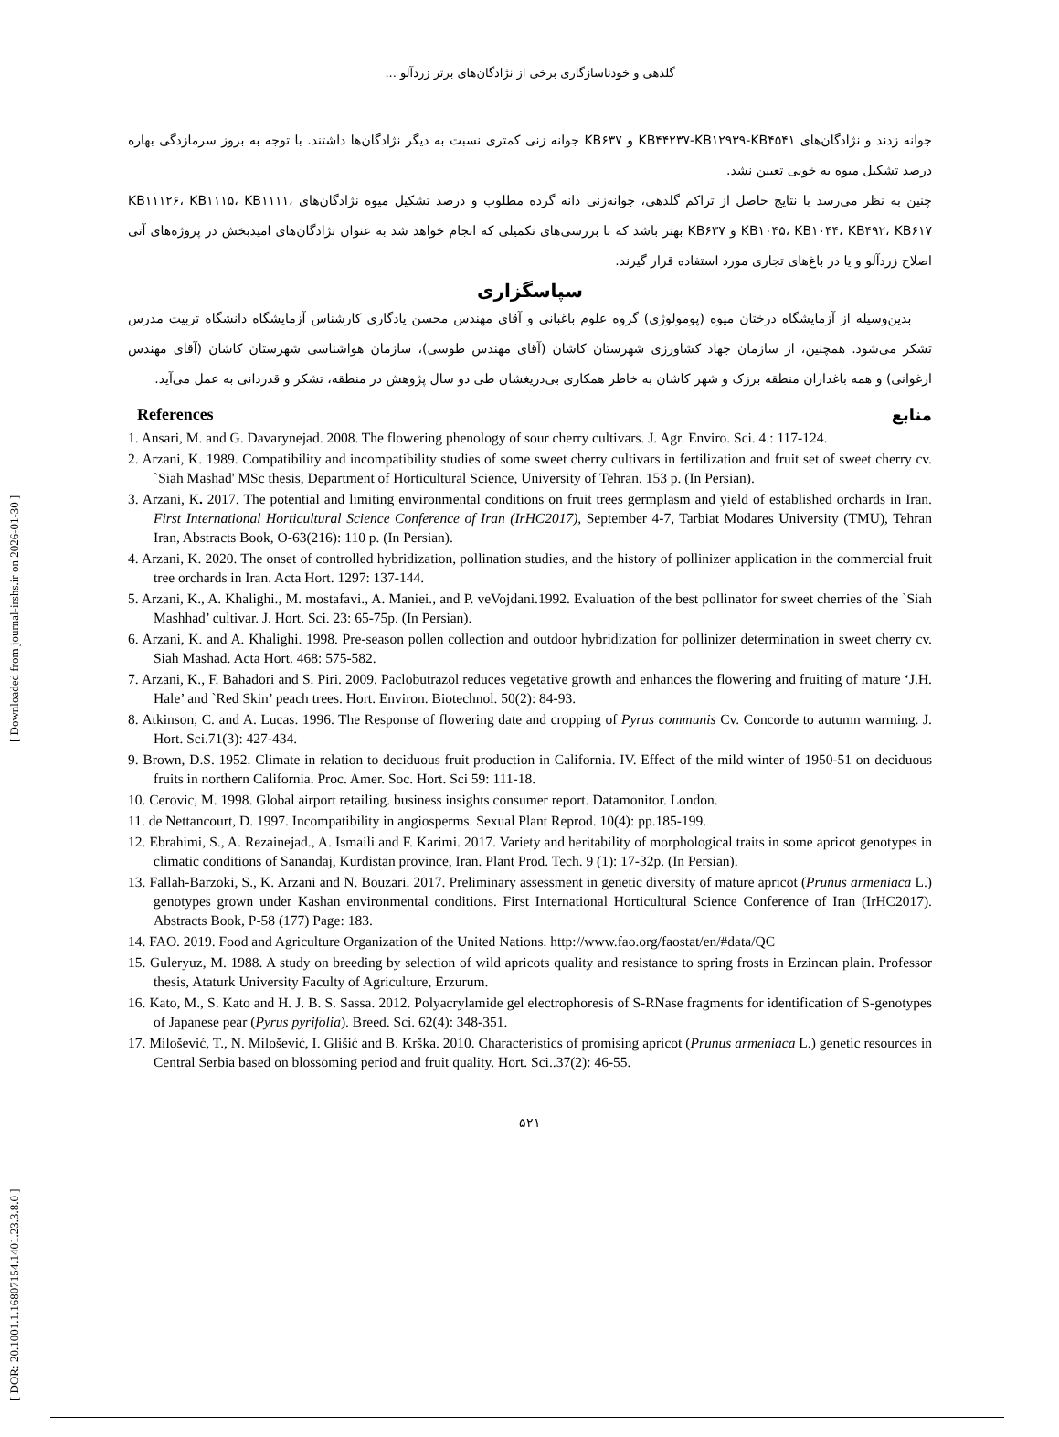[ Downloaded from journal-irshs.ir on 2026-01-30 ]
[ DOR: 20.1001.1.16807154.1401.23.3.8.0 ]
گلدهی و خودناسازگاری برخی از نژادگان‌های برتر زردآلو ...
جوانه زدند و نژادگان‌های KB۴۴۲۳۷-KB۱۲۹۳۹-KB۴۵۴۱ و KB۶۳۷ جوانه زنی کمتری نسبت به دیگر نژادگان‌ها داشتند. با توجه به بروز سرمازدگی بهاره درصد تشکیل میوه به خوبی تعیین نشد.
چنین به نظر می‌رسد با نتایج حاصل از تراکم گلدهی، جوانه‌زنی دانه گرده مطلوب و درصد تشکیل میوه نژادگان‌های KB۱۱۱۲۶، KB۱۱۱۵، KB۱۱۱۱، KB۱۰۴۵، KB۱۰۴۴، KB۴۹۲، KB۶۱۷ و KB۶۳۷ بهتر باشد که با بررسی‌های تکمیلی که انجام خواهد شد به عنوان نژادگان‌های امیدبخش در پروژه‌های آتی اصلاح زردآلو و یا در باغ‌های تجاری مورد استفاده قرار گیرند.
سپاسگزاری
بدین‌وسیله از آزمایشگاه درختان میوه (پومولوژی) گروه علوم باغبانی و آقای مهندس محسن یادگاری کارشناس آزمایشگاه دانشگاه تربیت مدرس تشکر می‌شود. همچنین، از سازمان جهاد کشاورزی شهرستان کاشان (آقای مهندس طوسی)، سازمان هواشناسی شهرستان کاشان (آقای مهندس ارغوانی) و همه باغداران منطقه برزک و شهر کاشان به خاطر همکاری بی‌دریغشان طی دو سال پژوهش در منطقه، تشکر و قدردانی به عمل می‌آید.
References منابع
1. Ansari, M. and G. Davarynejad. 2008. The flowering phenology of sour cherry cultivars. J. Agr. Enviro. Sci. 4.: 117-124.
2. Arzani, K. 1989. Compatibility and incompatibility studies of some sweet cherry cultivars in fertilization and fruit set of sweet cherry cv. `Siah Mashad' MSc thesis, Department of Horticultural Science, University of Tehran. 153 p. (In Persian).
3. Arzani, K. 2017. The potential and limiting environmental conditions on fruit trees germplasm and yield of established orchards in Iran. First International Horticultural Science Conference of Iran (IrHC2017), September 4-7, Tarbiat Modares University (TMU), Tehran Iran, Abstracts Book, O-63(216): 110 p. (In Persian).
4. Arzani, K. 2020. The onset of controlled hybridization, pollination studies, and the history of pollinizer application in the commercial fruit tree orchards in Iran. Acta Hort. 1297: 137-144.
5. Arzani, K., A. Khalighi., M. mostafavi., A. Maniei., and P. veVojdani.1992. Evaluation of the best pollinator for sweet cherries of the `Siah Mashhad’ cultivar. J. Hort. Sci. 23: 65-75p. (In Persian).
6. Arzani, K. and A. Khalighi. 1998. Pre-season pollen collection and outdoor hybridization for pollinizer determination in sweet cherry cv. Siah Mashad. Acta Hort. 468: 575-582.
7. Arzani, K., F. Bahadori and S. Piri. 2009. Paclobutrazol reduces vegetative growth and enhances the flowering and fruiting of mature ‘J.H. Hale’ and `Red Skin’ peach trees. Hort. Environ. Biotechnol. 50(2): 84-93.
8. Atkinson, C. and A. Lucas. 1996. The Response of flowering date and cropping of Pyrus communis Cv. Concorde to autumn warming. J. Hort. Sci.71(3): 427-434.
9. Brown, D.S. 1952. Climate in relation to deciduous fruit production in California. IV. Effect of the mild winter of 1950-51 on deciduous fruits in northern California. Proc. Amer. Soc. Hort. Sci 59: 111-18.
10. Cerovic, M. 1998. Global airport retailing. business insights consumer report. Datamonitor. London.
11. de Nettancourt, D. 1997. Incompatibility in angiosperms. Sexual Plant Reprod. 10(4): pp.185-199.
12. Ebrahimi, S., A. Rezainejad., A. Ismaili and F. Karimi. 2017. Variety and heritability of morphological traits in some apricot genotypes in climatic conditions of Sanandaj, Kurdistan province, Iran. Plant Prod. Tech. 9 (1): 17-32p. (In Persian).
13. Fallah-Barzoki, S., K. Arzani and N. Bouzari. 2017. Preliminary assessment in genetic diversity of mature apricot (Prunus armeniaca L.) genotypes grown under Kashan environmental conditions. First International Horticultural Science Conference of Iran (IrHC2017). Abstracts Book, P-58 (177) Page: 183.
14. FAO. 2019. Food and Agriculture Organization of the United Nations. http://www.fao.org/faostat/en/#data/QC
15. Guleryuz, M. 1988. A study on breeding by selection of wild apricots quality and resistance to spring frosts in Erzincan plain. Professor thesis, Ataturk University Faculty of Agriculture, Erzurum.
16. Kato, M., S. Kato and H. J. B. S. Sassa. 2012. Polyacrylamide gel electrophoresis of S-RNase fragments for identification of S-genotypes of Japanese pear (Pyrus pyrifolia). Breed. Sci. 62(4): 348-351.
17. Milošević, T., N. Milošević, I. Glišić and B. Krška. 2010. Characteristics of promising apricot (Prunus armeniaca L.) genetic resources in Central Serbia based on blossoming period and fruit quality. Hort. Sci..37(2): 46-55.
۵۲۱